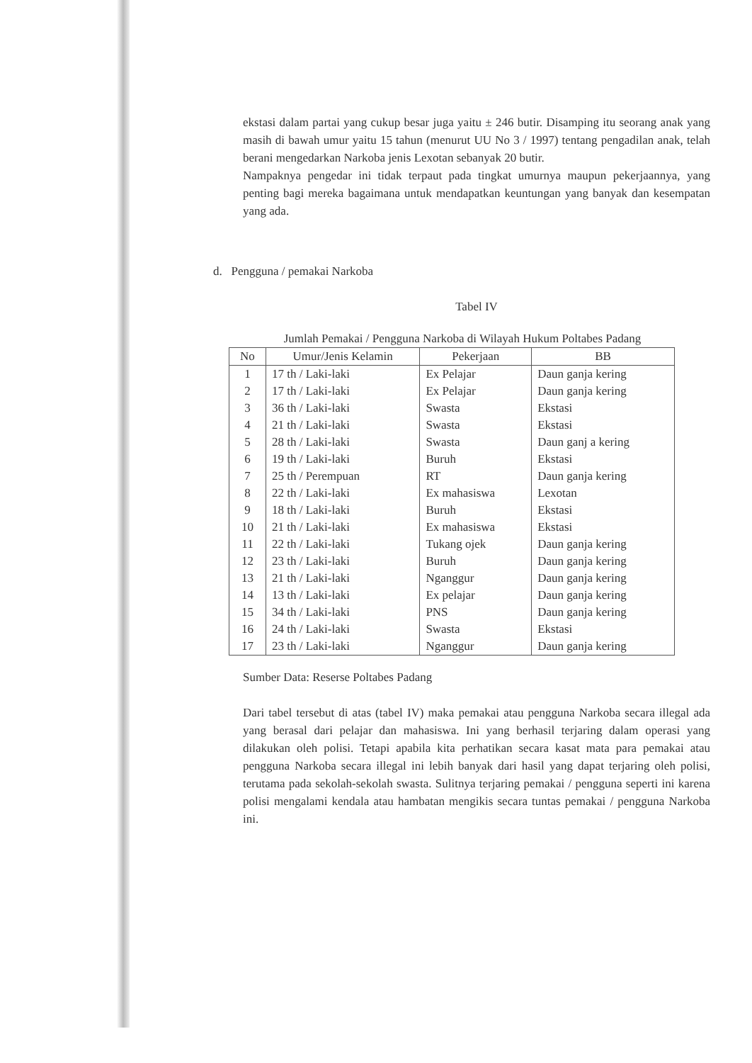ekstasi dalam partai yang cukup besar juga yaitu ± 246 butir. Disamping itu seorang anak yang masih di bawah umur yaitu 15 tahun (menurut UU No 3 / 1997) tentang pengadilan anak, telah berani mengedarkan Narkoba jenis Lexotan sebanyak 20 butir.
Nampaknya pengedar ini tidak terpaut pada tingkat umurnya maupun pekerjaannya, yang penting bagi mereka bagaimana untuk mendapatkan keuntungan yang banyak dan kesempatan yang ada.
d. Pengguna / pemakai Narkoba
Tabel IV
Jumlah Pemakai / Pengguna Narkoba di Wilayah Hukum Poltabes Padang
| No | Umur/Jenis Kelamin | Pekerjaan | BB |
| --- | --- | --- | --- |
| 1 | 17 th / Laki-laki | Ex Pelajar | Daun ganja kering |
| 2 | 17 th / Laki-laki | Ex Pelajar | Daun ganja kering |
| 3 | 36 th / Laki-laki | Swasta | Ekstasi |
| 4 | 21 th / Laki-laki | Swasta | Ekstasi |
| 5 | 28 th / Laki-laki | Swasta | Daun ganj a kering |
| 6 | 19 th / Laki-laki | Buruh | Ekstasi |
| 7 | 25 th / Perempuan | RT | Daun ganja kering |
| 8 | 22 th / Laki-laki | Ex mahasiswa | Lexotan |
| 9 | 18 th / Laki-laki | Buruh | Ekstasi |
| 10 | 21 th / Laki-laki | Ex mahasiswa | Ekstasi |
| 11 | 22 th / Laki-laki | Tukang ojek | Daun ganja kering |
| 12 | 23 th / Laki-laki | Buruh | Daun ganja kering |
| 13 | 21 th / Laki-laki | Nganggur | Daun ganja kering |
| 14 | 13 th / Laki-laki | Ex pelajar | Daun ganja kering |
| 15 | 34 th / Laki-laki | PNS | Daun ganja kering |
| 16 | 24 th / Laki-laki | Swasta | Ekstasi |
| 17 | 23 th / Laki-laki | Nganggur | Daun ganja kering |
Sumber Data: Reserse Poltabes Padang
Dari tabel tersebut di atas (tabel IV) maka pemakai atau pengguna Narkoba secara illegal ada yang berasal dari pelajar dan mahasiswa. Ini yang berhasil terjaring dalam operasi yang dilakukan oleh polisi. Tetapi apabila kita perhatikan secara kasat mata para pemakai atau pengguna Narkoba secara illegal ini lebih banyak dari hasil yang dapat terjaring oleh polisi, terutama pada sekolah-sekolah swasta. Sulitnya terjaring pemakai / pengguna seperti ini karena polisi mengalami kendala atau hambatan mengikis secara tuntas pemakai / pengguna Narkoba ini.